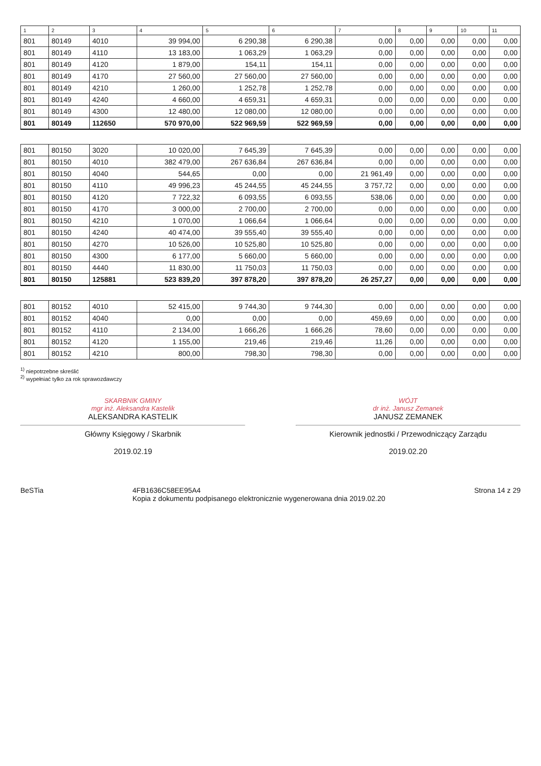| 1 | 2 | 3 | 4 | 5 | 6 | 7 | 8 | 9 | 10 | 11 |
| --- | --- | --- | --- | --- | --- | --- | --- | --- | --- | --- |
| 801 | 80149 | 4010 | 39 994,00 | 6 290,38 | 6 290,38 | 0,00 | 0,00 | 0,00 | 0,00 | 0,00 |
| 801 | 80149 | 4110 | 13 183,00 | 1 063,29 | 1 063,29 | 0,00 | 0,00 | 0,00 | 0,00 | 0,00 |
| 801 | 80149 | 4120 | 1 879,00 | 154,11 | 154,11 | 0,00 | 0,00 | 0,00 | 0,00 | 0,00 |
| 801 | 80149 | 4170 | 27 560,00 | 27 560,00 | 27 560,00 | 0,00 | 0,00 | 0,00 | 0,00 | 0,00 |
| 801 | 80149 | 4210 | 1 260,00 | 1 252,78 | 1 252,78 | 0,00 | 0,00 | 0,00 | 0,00 | 0,00 |
| 801 | 80149 | 4240 | 4 660,00 | 4 659,31 | 4 659,31 | 0,00 | 0,00 | 0,00 | 0,00 | 0,00 |
| 801 | 80149 | 4300 | 12 480,00 | 12 080,00 | 12 080,00 | 0,00 | 0,00 | 0,00 | 0,00 | 0,00 |
| 801 | 80149 | 112650 | 570 970,00 | 522 969,59 | 522 969,59 | 0,00 | 0,00 | 0,00 | 0,00 | 0,00 |
| 801 | 80150 | 3020 | 10 020,00 | 7 645,39 | 7 645,39 | 0,00 | 0,00 | 0,00 | 0,00 | 0,00 |
| 801 | 80150 | 4010 | 382 479,00 | 267 636,84 | 267 636,84 | 0,00 | 0,00 | 0,00 | 0,00 | 0,00 |
| 801 | 80150 | 4040 | 544,65 | 0,00 | 0,00 | 21 961,49 | 0,00 | 0,00 | 0,00 | 0,00 |
| 801 | 80150 | 4110 | 49 996,23 | 45 244,55 | 45 244,55 | 3 757,72 | 0,00 | 0,00 | 0,00 | 0,00 |
| 801 | 80150 | 4120 | 7 722,32 | 6 093,55 | 6 093,55 | 538,06 | 0,00 | 0,00 | 0,00 | 0,00 |
| 801 | 80150 | 4170 | 3 000,00 | 2 700,00 | 2 700,00 | 0,00 | 0,00 | 0,00 | 0,00 | 0,00 |
| 801 | 80150 | 4210 | 1 070,00 | 1 066,64 | 1 066,64 | 0,00 | 0,00 | 0,00 | 0,00 | 0,00 |
| 801 | 80150 | 4240 | 40 474,00 | 39 555,40 | 39 555,40 | 0,00 | 0,00 | 0,00 | 0,00 | 0,00 |
| 801 | 80150 | 4270 | 10 526,00 | 10 525,80 | 10 525,80 | 0,00 | 0,00 | 0,00 | 0,00 | 0,00 |
| 801 | 80150 | 4300 | 6 177,00 | 5 660,00 | 5 660,00 | 0,00 | 0,00 | 0,00 | 0,00 | 0,00 |
| 801 | 80150 | 4440 | 11 830,00 | 11 750,03 | 11 750,03 | 0,00 | 0,00 | 0,00 | 0,00 | 0,00 |
| 801 | 80150 | 125881 | 523 839,20 | 397 878,20 | 397 878,20 | 26 257,27 | 0,00 | 0,00 | 0,00 | 0,00 |
| 801 | 80152 | 4010 | 52 415,00 | 9 744,30 | 9 744,30 | 0,00 | 0,00 | 0,00 | 0,00 | 0,00 |
| 801 | 80152 | 4040 | 0,00 | 0,00 | 0,00 | 459,69 | 0,00 | 0,00 | 0,00 | 0,00 |
| 801 | 80152 | 4110 | 2 134,00 | 1 666,26 | 1 666,26 | 78,60 | 0,00 | 0,00 | 0,00 | 0,00 |
| 801 | 80152 | 4120 | 1 155,00 | 219,46 | 219,46 | 11,26 | 0,00 | 0,00 | 0,00 | 0,00 |
| 801 | 80152 | 4210 | 800,00 | 798,30 | 798,30 | 0,00 | 0,00 | 0,00 | 0,00 | 0,00 |
<sup>1)</sup> niepotrzebne skreślić
<sup>2)</sup> wypełniać tylko za rok sprawozdawczy
SKARBNIK GMINY
mgr inż. Aleksandra Kastelik
ALEKSANDRA KASTELIK
Główny Księgowy / Skarbnik
2019.02.19
WÓJT
dr inż. Janusz Zemanek
JANUSZ ZEMANEK
Kierownik jednostki / Przewodniczący Zarządu
2019.02.20
BeSTia 4FB1636C58EE95A4
Kopia z dokumentu podpisanego elektronicznie wygenerowana dnia 2019.02.20 Strona 14 z 29